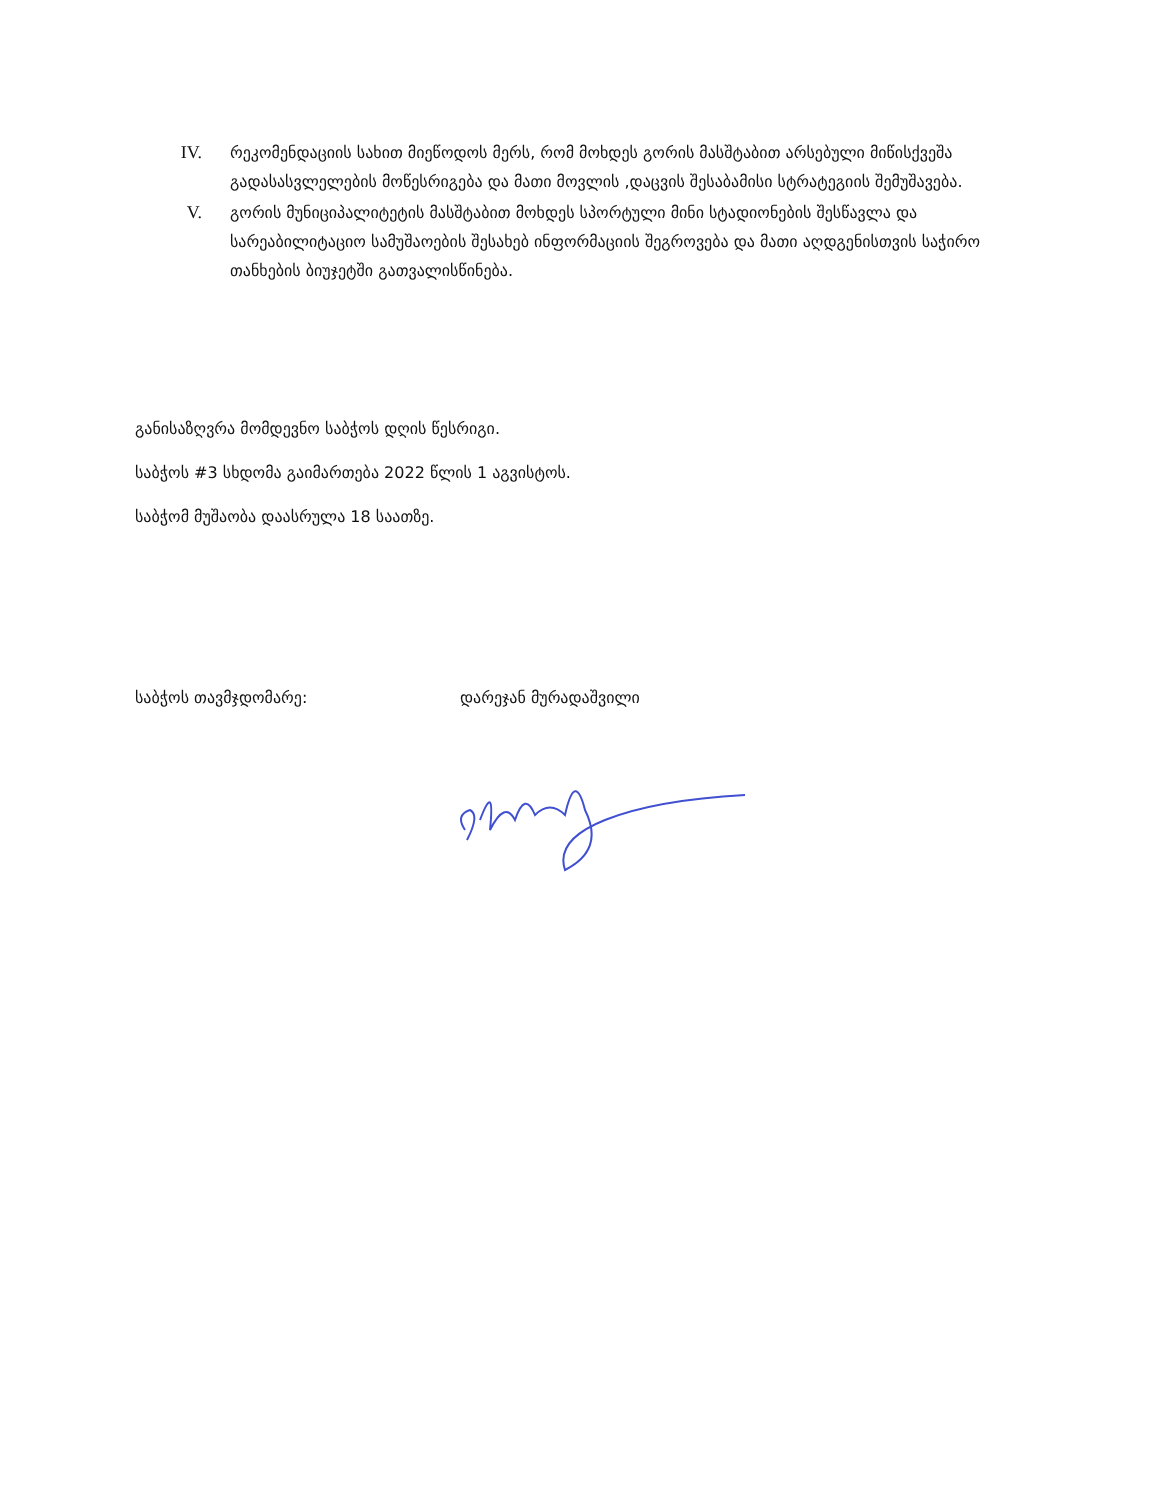IV. რეკომენდაციის სახით მიეწოდოს მერს, რომ მოხდეს გორის მასშტაბით არსებული მიწისქვეშა გადასასვლელების მოწესრიგება და მათი მოვლის ,დაცვის შესაბამისი სტრატეგიის შემუშავება.
V. გორის მუნიციპალიტეტის მასშტაბით მოხდეს სპორტული მინი სტადიონების შესწავლა და სარეაბილიტაციო სამუშაოების შესახებ ინფორმაციის შეგროვება და მათი აღდგენისთვის საჭირო თანხების ბიუჯეტში გათვალისწინება.
განისაზღვრა მომდევნო საბჭოს დღის წესრიგი.
საბჭოს #3 სხდომა გაიმართება 2022 წლის 1 აგვისტოს.
საბჭომ მუშაობა დაასრულა 18 საათზე.
საბჭოს თავმჯდომარე: დარეჯან მურადაშვილი